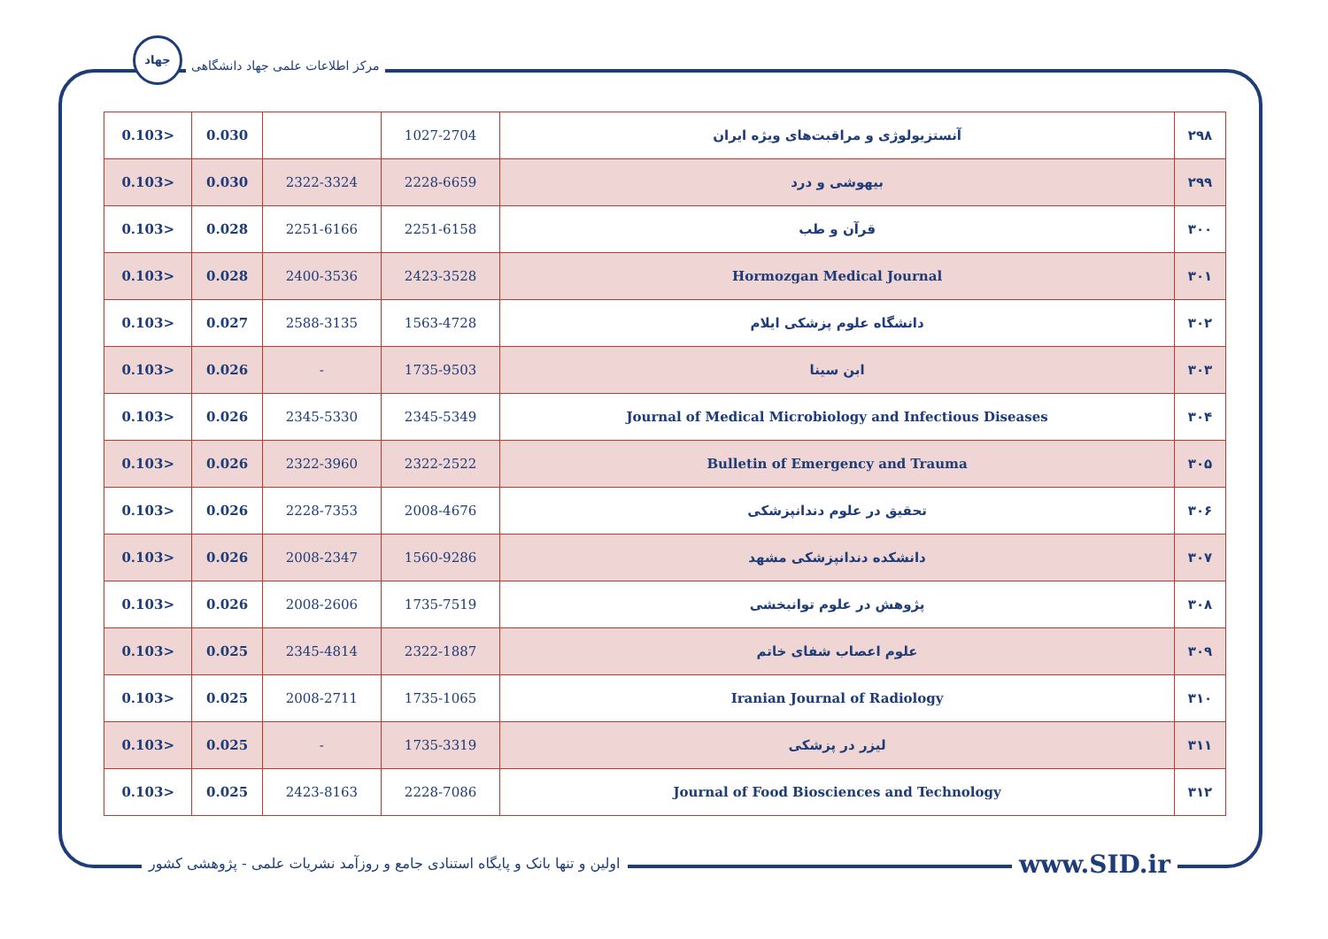جهاد
مرکز اطلاعات علمی جهاد دانشگاهی
| 0.103> | 0.030 | | 1027-2704 | آنستزیولوژی و مراقبت‌های ویژه ایران | ۲۹۸ |
| 0.103> | 0.030 | 2322-3324 | 2228-6659 | بیهوشی و درد | ۲۹۹ |
| 0.103> | 0.028 | 2251-6166 | 2251-6158 | قرآن و طب | ۳۰۰ |
| 0.103> | 0.028 | 2400-3536 | 2423-3528 | Hormozgan Medical Journal | ۳۰۱ |
| 0.103> | 0.027 | 2588-3135 | 1563-4728 | دانشگاه علوم پزشکی ایلام | ۳۰۲ |
| 0.103> | 0.026 | - | 1735-9503 | ابن سینا | ۳۰۳ |
| 0.103> | 0.026 | 2345-5330 | 2345-5349 | Journal of Medical Microbiology and Infectious Diseases | ۳۰۴ |
| 0.103> | 0.026 | 2322-3960 | 2322-2522 | Bulletin of Emergency and Trauma | ۳۰۵ |
| 0.103> | 0.026 | 2228-7353 | 2008-4676 | تحقیق در علوم دندانپزشکی | ۳۰۶ |
| 0.103> | 0.026 | 2008-2347 | 1560-9286 | دانشکده دندانپزشکی مشهد | ۳۰۷ |
| 0.103> | 0.026 | 2008-2606 | 1735-7519 | پژوهش در علوم توانبخشی | ۳۰۸ |
| 0.103> | 0.025 | 2345-4814 | 2322-1887 | علوم اعصاب شفای خاتم | ۳۰۹ |
| 0.103> | 0.025 | 2008-2711 | 1735-1065 | Iranian Journal of Radiology | ۳۱۰ |
| 0.103> | 0.025 | - | 1735-3319 | لیزر در پزشکی | ۳۱۱ |
| 0.103> | 0.025 | 2423-8163 | 2228-7086 | Journal of Food Biosciences and Technology | ۳۱۲ |
اولین و تنها بانک و پایگاه استنادی جامع و روزآمد نشریات علمی - پژوهشی کشور
www.SID.ir